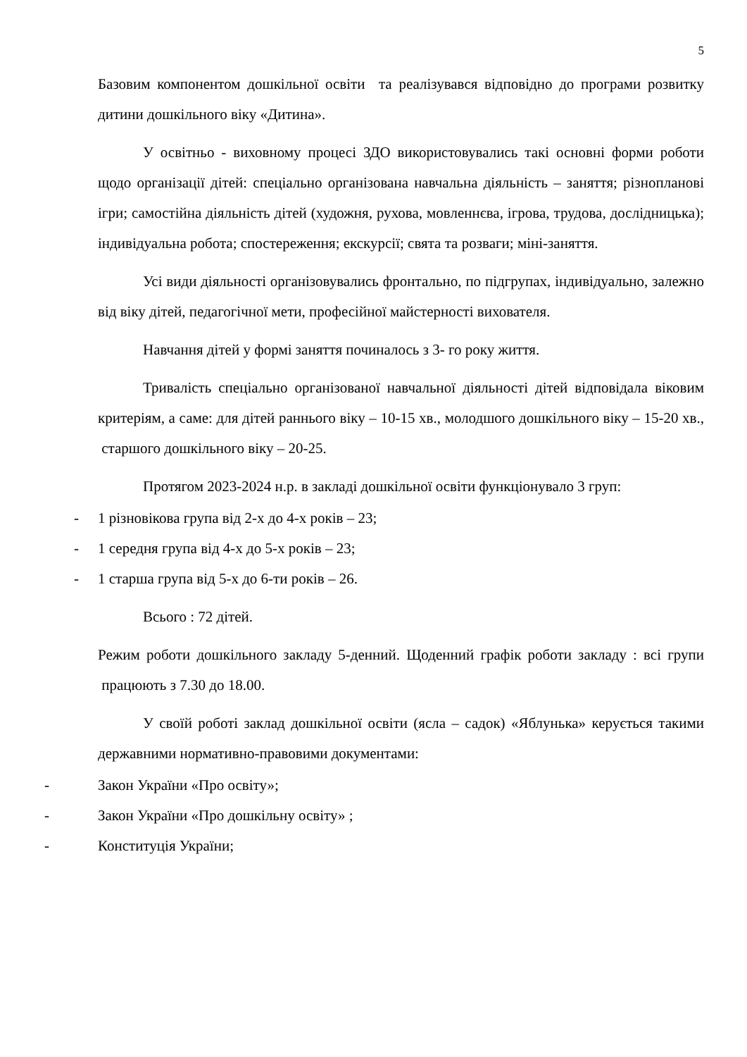5
Базовим компонентом дошкільної освіти та реалізувався відповідно до програми розвитку дитини дошкільного віку «Дитина».
У освітньо - виховному процесі ЗДО використовувались такі основні форми роботи щодо організації дітей: спеціально організована навчальна діяльність – заняття; різнопланові ігри; самостійна діяльність дітей (художня, рухова, мовленнєва, ігрова, трудова, дослідницька); індивідуальна робота; спостереження; екскурсії; свята та розваги; міні-заняття.
Усі види діяльності організовувались фронтально, по підгрупах, індивідуально, залежно від віку дітей, педагогічної мети, професійної майстерності вихователя.
Навчання дітей у формі заняття починалось з 3- го року життя.
Тривалість спеціально організованої навчальної діяльності дітей відповідала віковим критеріям, а саме: для дітей раннього віку – 10-15 хв., молодшого дошкільного віку – 15-20 хв., старшого дошкільного віку – 20-25.
Протягом 2023-2024 н.р. в закладі дошкільної освіти функціонувало 3 груп:
- 1 різновікова група від 2-х до 4-х років – 23;
- 1 середня група від 4-х до 5-х років – 23;
- 1 старша група від 5-х до 6-ти років – 26.
Всього : 72 дітей.
Режим роботи дошкільного закладу 5-денний. Щоденний графік роботи закладу : всі групи працюють з 7.30 до 18.00.
У своїй роботі заклад дошкільної освіти (ясла – садок) «Яблунька» керується такими державними нормативно-правовими документами:
- Закон України «Про освіту»;
- Закон України «Про дошкільну освіту» ;
- Конституція України;